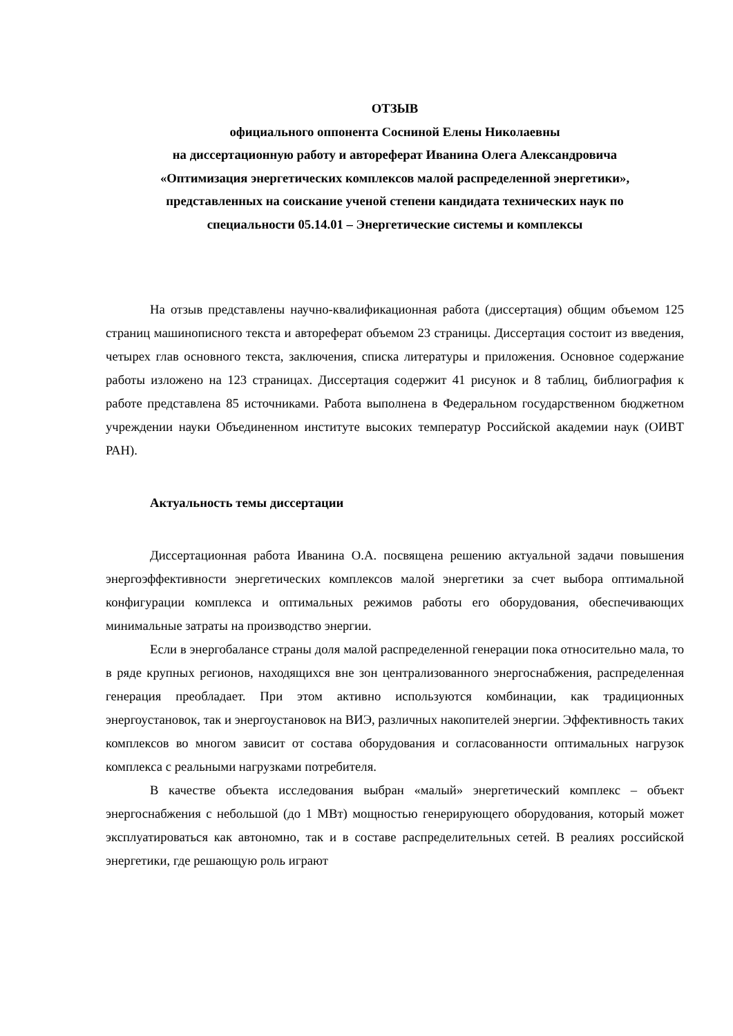ОТЗЫВ
официального оппонента Сосниной Елены Николаевны
на диссертационную работу и автореферат Иванина Олега Александровича
«Оптимизация энергетических комплексов малой распределенной энергетики»,
представленных на соискание ученой степени кандидата технических наук по
специальности 05.14.01 – Энергетические системы и комплексы
На отзыв представлены научно-квалификационная работа (диссертация) общим объемом 125 страниц машинописного текста и автореферат объемом 23 страницы. Диссертация состоит из введения, четырех глав основного текста, заключения, списка литературы и приложения. Основное содержание работы изложено на 123 страницах. Диссертация содержит 41 рисунок и 8 таблиц, библиография к работе представлена 85 источниками. Работа выполнена в Федеральном государственном бюджетном учреждении науки Объединенном институте высоких температур Российской академии наук (ОИВТ РАН).
Актуальность темы диссертации
Диссертационная работа Иванина О.А. посвящена решению актуальной задачи повышения энергоэффективности энергетических комплексов малой энергетики за счет выбора оптимальной конфигурации комплекса и оптимальных режимов работы его оборудования, обеспечивающих минимальные затраты на производство энергии.
Если в энергобалансе страны доля малой распределенной генерации пока относительно мала, то в ряде крупных регионов, находящихся вне зон централизованного энергоснабжения, распределенная генерация преобладает. При этом активно используются комбинации, как традиционных энергоустановок, так и энергоустановок на ВИЭ, различных накопителей энергии. Эффективность таких комплексов во многом зависит от состава оборудования и согласованности оптимальных нагрузок комплекса с реальными нагрузками потребителя.
В качестве объекта исследования выбран «малый» энергетический комплекс – объект энергоснабжения с небольшой (до 1 МВт) мощностью генерирующего оборудования, который может эксплуатироваться как автономно, так и в составе распределительных сетей. В реалиях российской энергетики, где решающую роль играют